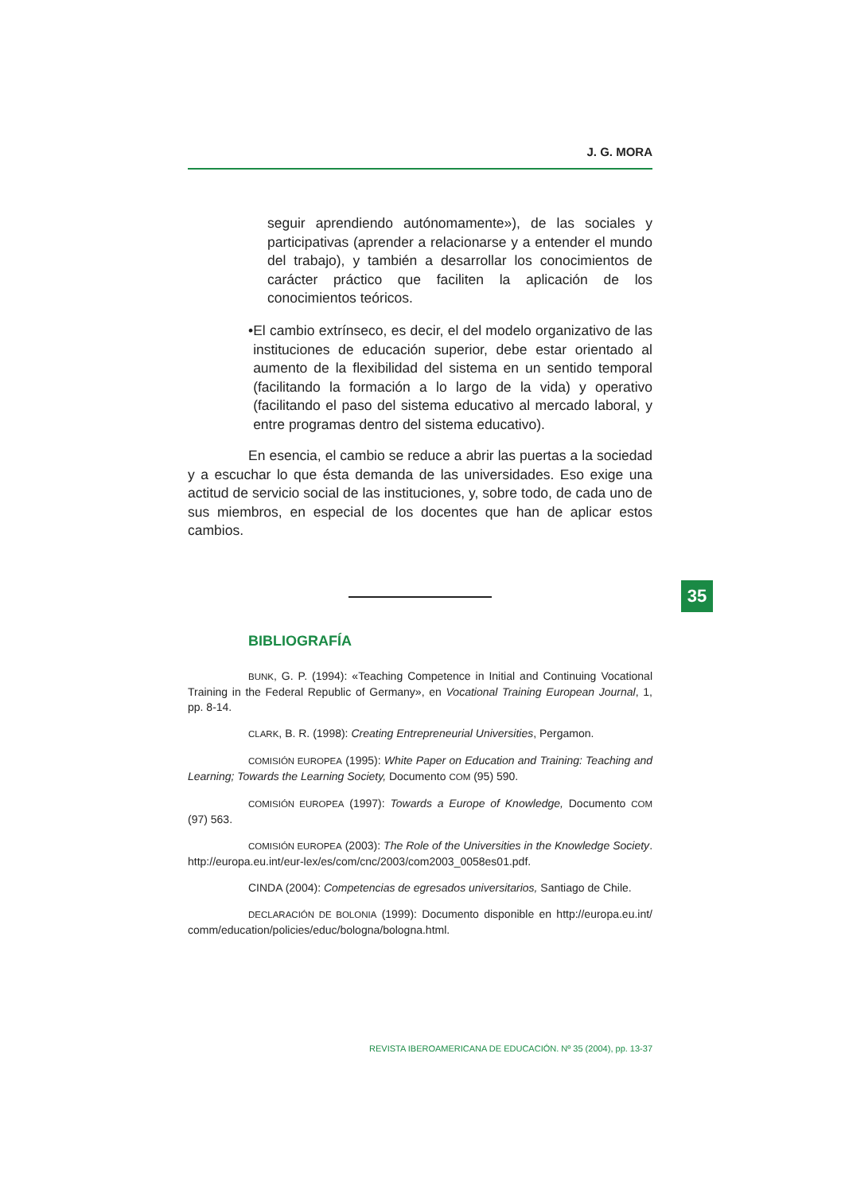J. G. MORA
seguir aprendiendo autónomamente»), de las sociales y participativas (aprender a relacionarse y a entender el mundo del trabajo), y también a desarrollar los conocimientos de carácter práctico que faciliten la aplicación de los conocimientos teóricos.
• El cambio extrínseco, es decir, el del modelo organizativo de las instituciones de educación superior, debe estar orientado al aumento de la flexibilidad del sistema en un sentido temporal (facilitando la formación a lo largo de la vida) y operativo (facilitando el paso del sistema educativo al mercado laboral, y entre programas dentro del sistema educativo).
En esencia, el cambio se reduce a abrir las puertas a la sociedad y a escuchar lo que ésta demanda de las universidades. Eso exige una actitud de servicio social de las instituciones, y, sobre todo, de cada uno de sus miembros, en especial de los docentes que han de aplicar estos cambios.
BIBLIOGRAFÍA
BUNK, G. P. (1994): «Teaching Competence in Initial and Continuing Vocational Training in the Federal Republic of Germany», en Vocational Training European Journal, 1, pp. 8-14.
CLARK, B. R. (1998): Creating Entrepreneurial Universities, Pergamon.
COMISIÓN EUROPEA (1995): White Paper on Education and Training: Teaching and Learning; Towards the Learning Society, Documento COM (95) 590.
COMISIÓN EUROPEA (1997): Towards a Europe of Knowledge, Documento COM (97) 563.
COMISIÓN EUROPEA (2003): The Role of the Universities in the Knowledge Society. http://europa.eu.int/eur-lex/es/com/cnc/2003/com2003_0058es01.pdf.
CINDA (2004): Competencias de egresados universitarios, Santiago de Chile.
DECLARACIÓN DE BOLONIA (1999): Documento disponible en http://europa.eu.int/ comm/education/policies/educ/bologna/bologna.html.
35
REVISTA IBEROAMERICANA DE EDUCACIÓN. Nº 35 (2004), pp. 13-37